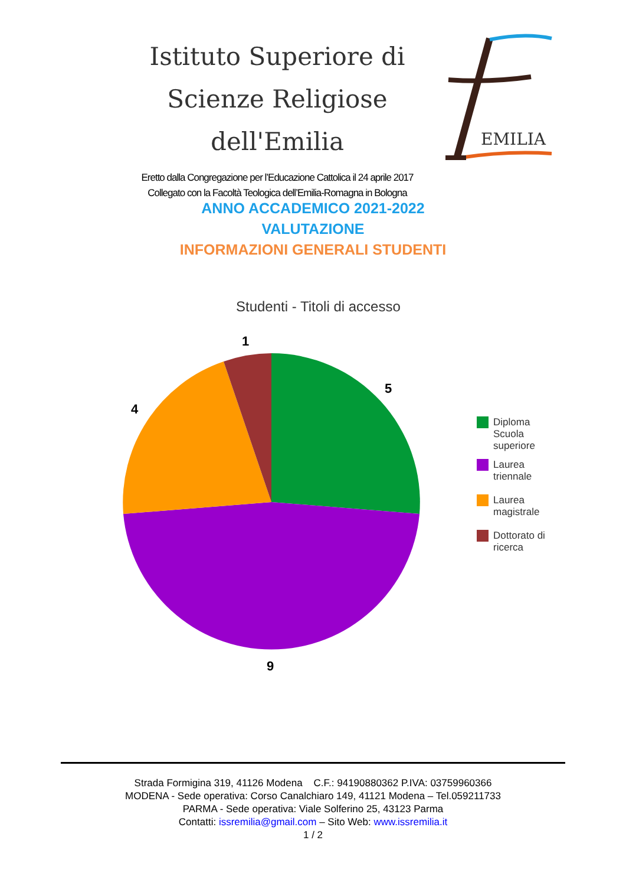Istituto Superiore di
Scienze Religiose dell'Emilia
Eretto dalla Congregazione per l’Educazione Cattolica il 24 aprile 2017
Collegato con la Facoltà Teologica dell’Emilia-Romagna in Bologna
EMILIA
ANNO ACCADEMICO 2021-2022
VALUTAZIONE
INFORMAZIONI GENERALI STUDENTI
Studenti - Titoli di accesso
1
5
4
9
Diploma
Scuola
superiore
Laurea
triennale
Laurea
magistrale
Dottorato di
ricerca
Strada Formigina 319, 41126 Modena C.F.: 94190880362 P.IVA: 03759960366
MODENA - Sede operativa: Corso Canalchiaro 149, 41121 Modena – Tel.059211733
PARMA - Sede operativa: Viale Solferino 25, 43123 Parma
Contatti: issremilia@gmail.com – Sito Web: www.issremilia.it
1 / 2